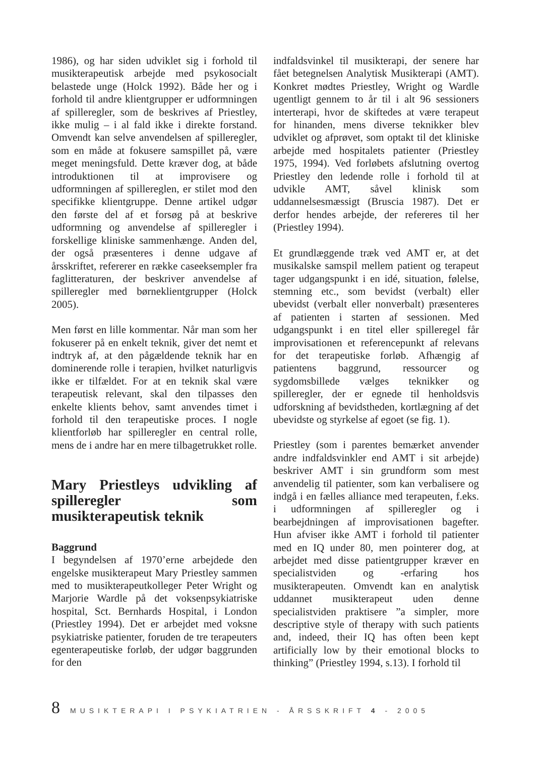1986), og har siden udviklet sig i forhold til musikterapeutisk arbejde med psykosocialt belastede unge (Holck 1992). Både her og i forhold til andre klientgrupper er udformningen af spilleregler, som de beskrives af Priestley, ikke mulig – i al fald ikke i direkte forstand. Omvendt kan selve anvendelsen af spilleregler, som en måde at fokusere samspillet på, være meget meningsfuld. Dette kræver dog, at både introduktionen til at improvisere og udformningen af spillereglen, er stilet mod den specifikke klientgruppe. Denne artikel udgør den første del af et forsøg på at beskrive udformning og anvendelse af spilleregler i forskellige kliniske sammenhænge. Anden del, der også præsenteres i denne udgave af årsskriftet, refererer en række caseeksempler fra faglitteraturen, der beskriver anvendelse af spilleregler med børneklientgrupper (Holck 2005).
Men først en lille kommentar. Når man som her fokuserer på en enkelt teknik, giver det nemt et indtryk af, at den pågældende teknik har en dominerende rolle i terapien, hvilket naturligvis ikke er tilfældet. For at en teknik skal være terapeutisk relevant, skal den tilpasses den enkelte klients behov, samt anvendes timet i forhold til den terapeutiske proces. I nogle klientforløb har spilleregler en central rolle, mens de i andre har en mere tilbagetrukket rolle.
Mary Priestleys udvikling af spilleregler som musikterapeutisk teknik
Baggrund
I begyndelsen af 1970’erne arbejdede den engelske musikterapeut Mary Priestley sammen med to musikterapeutkolleger Peter Wright og Marjorie Wardle på det voksenpsykiatriske hospital, Sct. Bernhards Hospital, i London (Priestley 1994). Det er arbejdet med voksne psykiatriske patienter, foruden de tre terapeuters egenterapeutiske forløb, der udgør baggrunden for den
indfaldsvinkel til musikterapi, der senere har fået betegnelsen Analytisk Musikterapi (AMT). Konkret mødtes Priestley, Wright og Wardle ugentligt gennem to år til i alt 96 sessioners interterapi, hvor de skiftedes at være terapeut for hinanden, mens diverse teknikker blev udviklet og afprøvet, som optakt til det kliniske arbejde med hospitalets patienter (Priestley 1975, 1994). Ved forløbets afslutning overtog Priestley den ledende rolle i forhold til at udvikle AMT, såvel klinisk som uddannelsesmæssigt (Bruscia 1987). Det er derfor hendes arbejde, der refereres til her (Priestley 1994).
Et grundlæggende træk ved AMT er, at det musikalske samspil mellem patient og terapeut tager udgangspunkt i en idé, situation, følelse, stemning etc., som bevidst (verbalt) eller ubevidst (verbalt eller nonverbalt) præsenteres af patienten i starten af sessionen. Med udgangspunkt i en titel eller spilleregel får improvisationen et referencepunkt af relevans for det terapeutiske forløb. Afhængig af patientens baggrund, ressourcer og sygdomsbillede vælges teknikker og spilleregler, der er egnede til henholdsvis udforskning af bevidstheden, kortlægning af det ubevidste og styrkelse af egoet (se fig. 1).
Priestley (som i parentes bemærket anvender andre indfaldsvinkler end AMT i sit arbejde) beskriver AMT i sin grundform som mest anvendelig til patienter, som kan verbalisere og indgå i en fælles alliance med terapeuten, f.eks. i udformningen af spilleregler og i bearbejdningen af improvisationen bagefter. Hun afviser ikke AMT i forhold til patienter med en IQ under 80, men pointerer dog, at arbejdet med disse patientgrupper kræver en specialistviden og -erfaring hos musikterapeuten. Omvendt kan en analytisk uddannet musikterapeut uden denne specialistviden praktisere ”a simpler, more descriptive style of therapy with such patients and, indeed, their IQ has often been kept artificially low by their emotional blocks to thinking” (Priestley 1994, s.13). I forhold til
8 MUSIKTERAPI I PSYKIATRIEN - ÅRSSKRIFT 4 - 2005